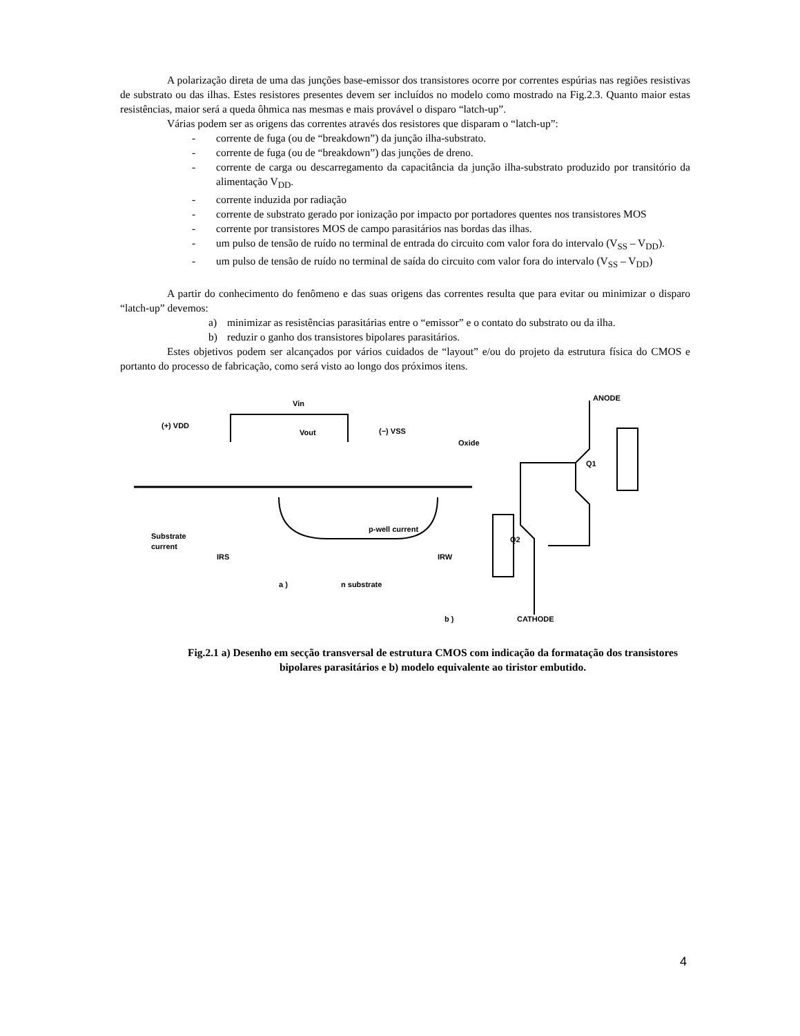A polarização direta de uma das junções base-emissor dos transistores ocorre por correntes espúrias nas regiões resistivas de substrato ou das ilhas. Estes resistores presentes devem ser incluídos no modelo como mostrado na Fig.2.3. Quanto maior estas resistências, maior será a queda ôhmica nas mesmas e mais provável o disparo “latch-up”.
Várias podem ser as origens das correntes através dos resistores que disparam o “latch-up”:
- corrente de fuga (ou de “breakdown”) da junção ilha-substrato.
- corrente de fuga (ou de “breakdown”) das junções de dreno.
- corrente de carga ou descarregamento da capacitância da junção ilha-substrato produzido por transitório da alimentação V<sub>DD</sub>.
- corrente induzida por radiação
- corrente de substrato gerado por ionização por impacto por portadores quentes nos transistores MOS
- corrente por transistores MOS de campo parasitários nas bordas das ilhas.
- um pulso de tensão de ruído no terminal de entrada do circuito com valor fora do intervalo (V<sub>SS</sub> – V<sub>DD</sub>).
- um pulso de tensão de ruído no terminal de saída do circuito com valor fora do intervalo (V<sub>SS</sub> – V<sub>DD</sub>)
A partir do conhecimento do fenômeno e das suas origens das correntes resulta que para evitar ou minimizar o disparo “latch-up” devemos:
a) minimizar as resistências parasitárias entre o “emissor” e o contato do substrato ou da ilha.
b) reduzir o ganho dos transistores bipolares parasitários.
Estes objetivos podem ser alcançados por vários cuidados de “layout” e/ou do projeto da estrutura física do CMOS e portanto do processo de fabricação, como será visto ao longo dos próximos itens.
Vin
(+) VDD
Vout
(−) VSS
Oxide
Substrate
current
p-well current
IRS
IRW
a )
n substrate
ANODE
CATHODE
b )
Q1
Q2
Fig.2.1 a) Desenho em secção transversal de estrutura CMOS com indicação da formatação dos transistores bipolares parasitários e b) modelo equivalente ao tiristor embutido.
4